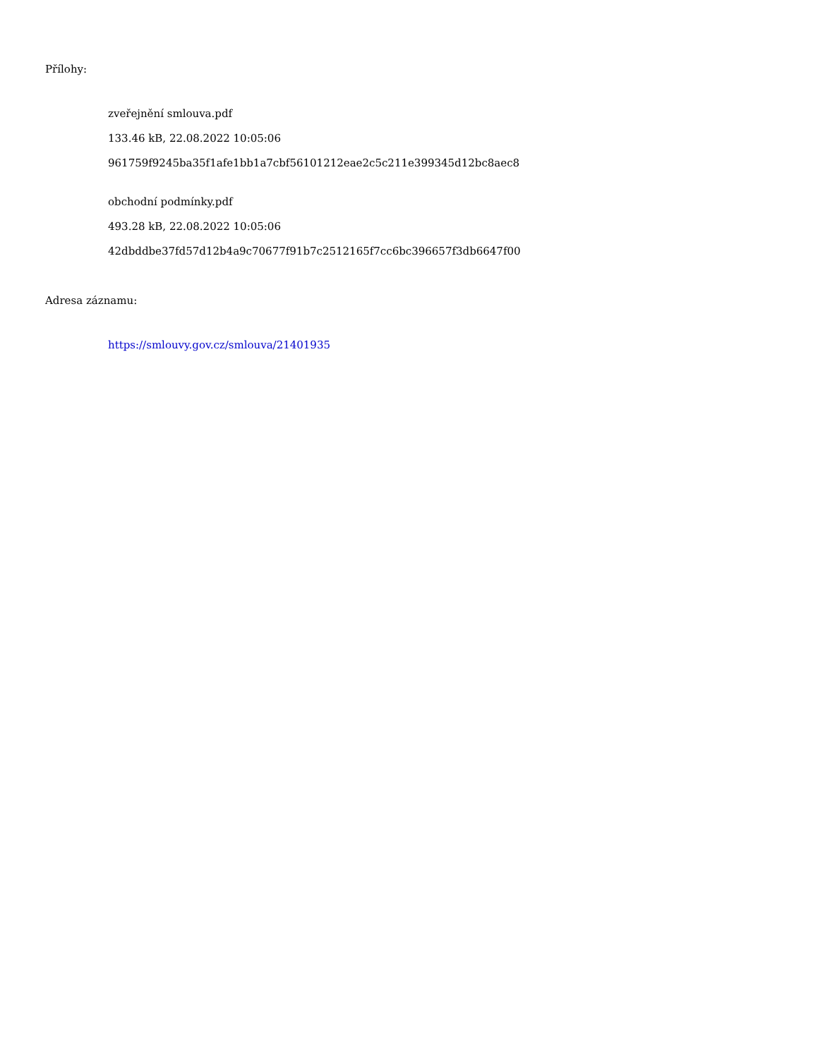Přílohy:
zveřejnění smlouva.pdf
133.46 kB, 22.08.2022 10:05:06
961759f9245ba35f1afe1bb1a7cbf56101212eae2c5c211e399345d12bc8aec8
obchodní podmínky.pdf
493.28 kB, 22.08.2022 10:05:06
42dbddbe37fd57d12b4a9c70677f91b7c2512165f7cc6bc396657f3db6647f00
Adresa záznamu:
https://smlouvy.gov.cz/smlouva/21401935